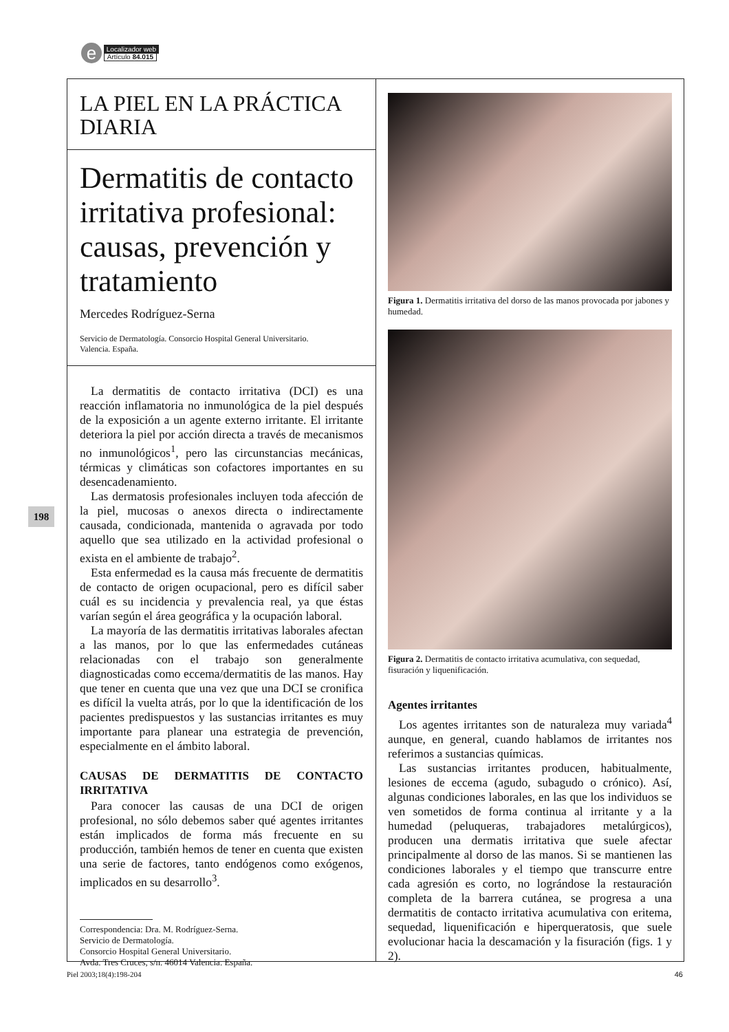e Localizador web
Artículo 84.015
198
LA PIEL EN LA PRÁCTICA DIARIA
Dermatitis de contacto irritativa profesional: causas, prevención y tratamiento
Mercedes Rodríguez-Serna
Servicio de Dermatología. Consorcio Hospital General Universitario.
Valencia. España.
La dermatitis de contacto irritativa (DCI) es una reacción inflamatoria no inmunológica de la piel después de la exposición a un agente externo irritante. El irritante deteriora la piel por acción directa a través de mecanismos no inmunológicos<sup>1</sup>, pero las circunstancias mecánicas, térmicas y climáticas son cofactores importantes en su desencadenamiento.
Las dermatosis profesionales incluyen toda afección de la piel, mucosas o anexos directa o indirectamente causada, condicionada, mantenida o agravada por todo aquello que sea utilizado en la actividad profesional o exista en el ambiente de trabajo<sup>2</sup>.
Esta enfermedad es la causa más frecuente de dermatitis de contacto de origen ocupacional, pero es difícil saber cuál es su incidencia y prevalencia real, ya que éstas varían según el área geográfica y la ocupación laboral.
La mayoría de las dermatitis irritativas laborales afectan a las manos, por lo que las enfermedades cutáneas relacionadas con el trabajo son generalmente diagnosticadas como eccema/dermatitis de las manos. Hay que tener en cuenta que una vez que una DCI se cronifica es difícil la vuelta atrás, por lo que la identificación de los pacientes predispuestos y las sustancias irritantes es muy importante para planear una estrategia de prevención, especialmente en el ámbito laboral.
CAUSAS DE DERMATITIS DE CONTACTO IRRITATIVA
Para conocer las causas de una DCI de origen profesional, no sólo debemos saber qué agentes irritantes están implicados de forma más frecuente en su producción, también hemos de tener en cuenta que existen una serie de factores, tanto endógenos como exógenos, implicados en su desarrollo<sup>3</sup>.
Correspondencia: Dra. M. Rodríguez-Serna.
Servicio de Dermatología.
Consorcio Hospital General Universitario.
Avda. Tres Cruces, s/n. 46014 Valencia. España.
Figura 1. Dermatitis irritativa del dorso de las manos provocada por jabones y humedad.
Figura 2. Dermatitis de contacto irritativa acumulativa, con sequedad, fisuración y liquenificación.
Agentes irritantes
Los agentes irritantes son de naturaleza muy variada<sup>4</sup> aunque, en general, cuando hablamos de irritantes nos referimos a sustancias químicas.
Las sustancias irritantes producen, habitualmente, lesiones de eccema (agudo, subagudo o crónico). Así, algunas condiciones laborales, en las que los individuos se ven sometidos de forma continua al irritante y a la humedad (peluqueras, trabajadores metalúrgicos), producen una dermatis irritativa que suele afectar principalmente al dorso de las manos. Si se mantienen las condiciones laborales y el tiempo que transcurre entre cada agresión es corto, no lográndose la restauración completa de la barrera cutánea, se progresa a una dermatitis de contacto irritativa acumulativa con eritema, sequedad, liquenificación e hiperqueratosis, que suele evolucionar hacia la descamación y la fisuración (figs. 1 y 2).
Piel 2003;18(4):198-204 46